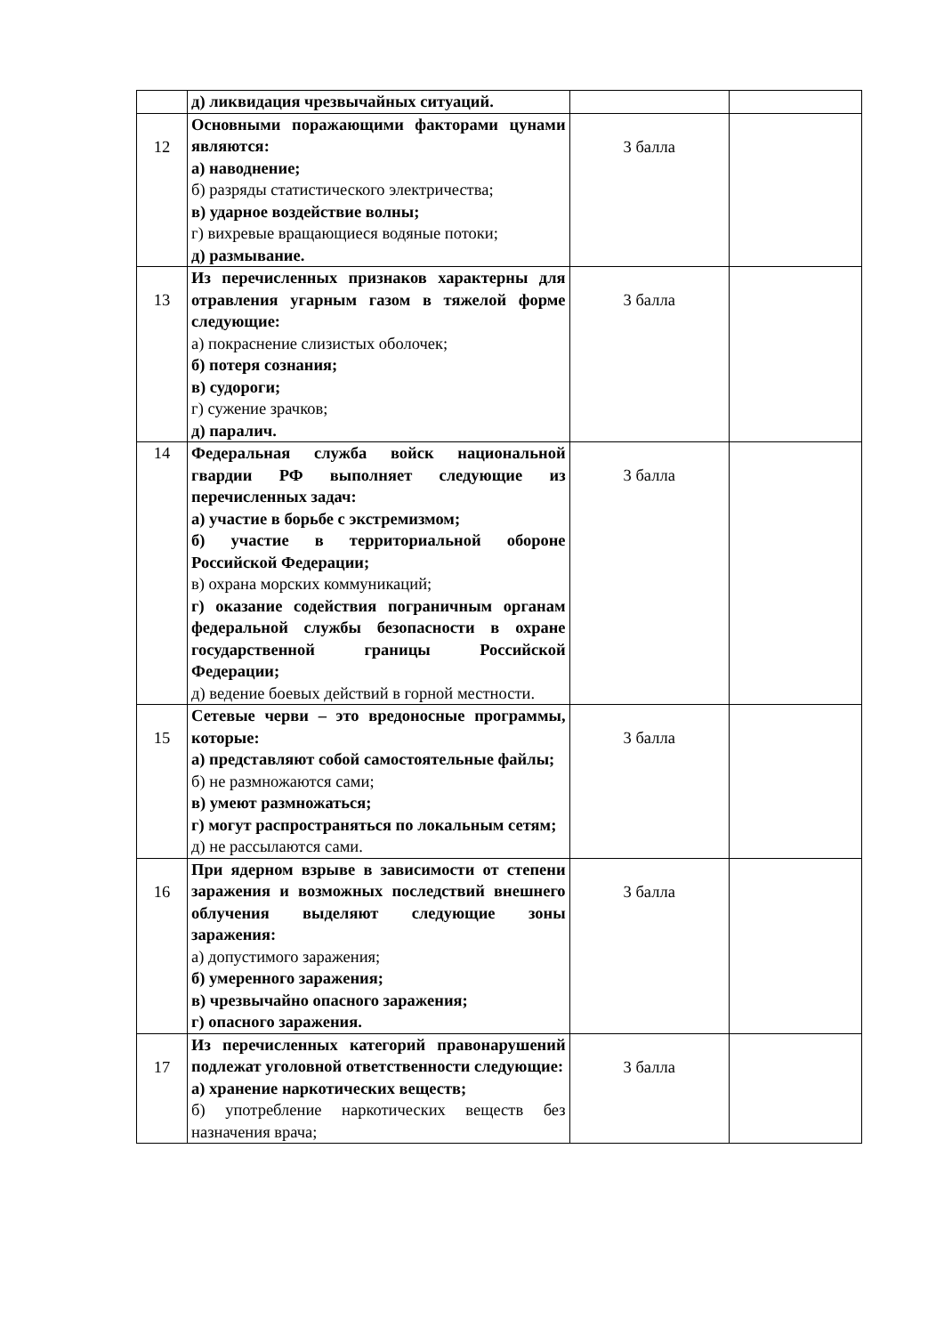| | д) ликвидация чрезвычайных ситуаций. | | |
| 12 | Основными поражающими факторами цунами являются: а) наводнение; б) разряды статистического электричества; в) ударное воздействие волны; г) вихревые вращающиеся водяные потоки; д) размывание. | 3 балла | |
| 13 | Из перечисленных признаков характерны для отравления угарным газом в тяжелой форме следующие: а) покраснение слизистых оболочек; б) потеря сознания; в) судороги; г) сужение зрачков; д) паралич. | 3 балла | |
| 14 | Федеральная служба войск национальной гвардии РФ выполняет следующие из перечисленных задач: а) участие в борьбе с экстремизмом; б) участие в территориальной обороне Российской Федерации; в) охрана морских коммуникаций; г) оказание содействия пограничным органам федеральной службы безопасности в охране государственной границы Российской Федерации; д) ведение боевых действий в горной местности. | 3 балла | |
| 15 | Сетевые черви – это вредоносные программы, которые: а) представляют собой самостоятельные файлы; б) не размножаются сами; в) умеют размножаться; г) могут распространяться по локальным сетям; д) не рассылаются сами. | 3 балла | |
| 16 | При ядерном взрыве в зависимости от степени заражения и возможных последствий внешнего облучения выделяют следующие зоны заражения: а) допустимого заражения; б) умеренного заражения; в) чрезвычайно опасного заражения; г) опасного заражения. | 3 балла | |
| 17 | Из перечисленных категорий правонарушений подлежат уголовной ответственности следующие: а) хранение наркотических веществ; б) употребление наркотических веществ без назначения врача; | 3 балла | |